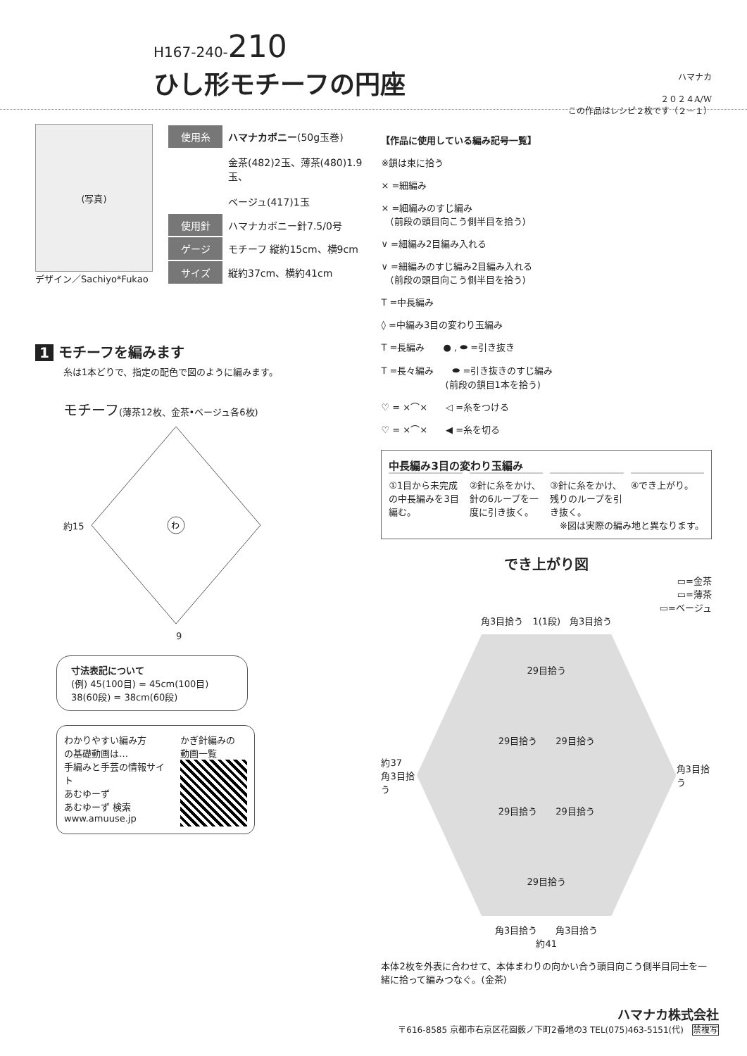H167-240-210
ひし形モチーフの円座
ハマナカ
２０２４A/W
この作品はレシピ２枚です（２－１）
(写真)
デザイン／Sachiyo*Fukao
| 使用糸 | ハマナカボニー (50g玉巻) |
| | 金茶(482)2玉、薄茶(480)1.9玉、 |
| | ベージュ(417)1玉 |
| 使用針 | ハマナカボニー針7.5/0号 |
| ゲージ | モチーフ 縦約15cm、横9cm |
| サイズ | 縦約37cm、横約41cm |
1 モチーフを編みます
糸は1本どりで、指定の配色で図のように編みます。
モチーフ(薄茶12枚、金茶•ベージュ各6枚)
約15
わ
9
寸法表記について
(例) 45(100目) = 45cm(100目)
38(60段) = 38cm(60段)
わかりやすい編み方
の基礎動画は…
手編みと手芸の情報サイト
あむゆーず
あむゆーず 検索
www.amuuse.jp
かぎ針編みの
動画一覧
【作品に使用している編み記号一覧】
※鎖は束に拾う
× =細編み
× =細編みのすじ編み
　(前段の頭目向こう側半目を拾う)
∨ =細編み2目編み入れる
∨ =細編みのすじ編み2目編み入れる
　(前段の頭目向こう側半目を拾う)
T =中長編み
◊ =中編み3目の変わり玉編み
T =長編み　　● , ⬬ =引き抜き
T =長々編み　　⬬ =引き抜きのすじ編み
　　　　　　　(前段の鎖目1本を拾う)
♡ = ×⌒×　　◁ =糸をつける
♡ = ×⌒×　　◀ =糸を切る
中長編み3目の変わり玉編み
①1目から未完成の中長編みを3目編む。 ②針に糸をかけ、針の6ループを一度に引き抜く。
③針に糸をかけ、残りのループを引き抜く。
④でき上がり。
※図は実際の編み地と異なります。
でき上がり図
▭=金茶
▭=薄茶
▭=ベージュ
角3目拾う　1(1段)　角3目拾う
約37
角3目拾う
29目拾う
29目拾う　　29目拾う
29目拾う　　29目拾う
29目拾う
角3目拾う
角3目拾う　　角3目拾う
約41
本体2枚を外表に合わせて、本体まわりの向かい合う頭目向こう側半目同士を一緒に拾って編みつなぐ。(金茶)
ハマナカ株式会社
〒616-8585 京都市右京区花園薮ノ下町2番地の3 TEL(075)463-5151(代)　禁複写